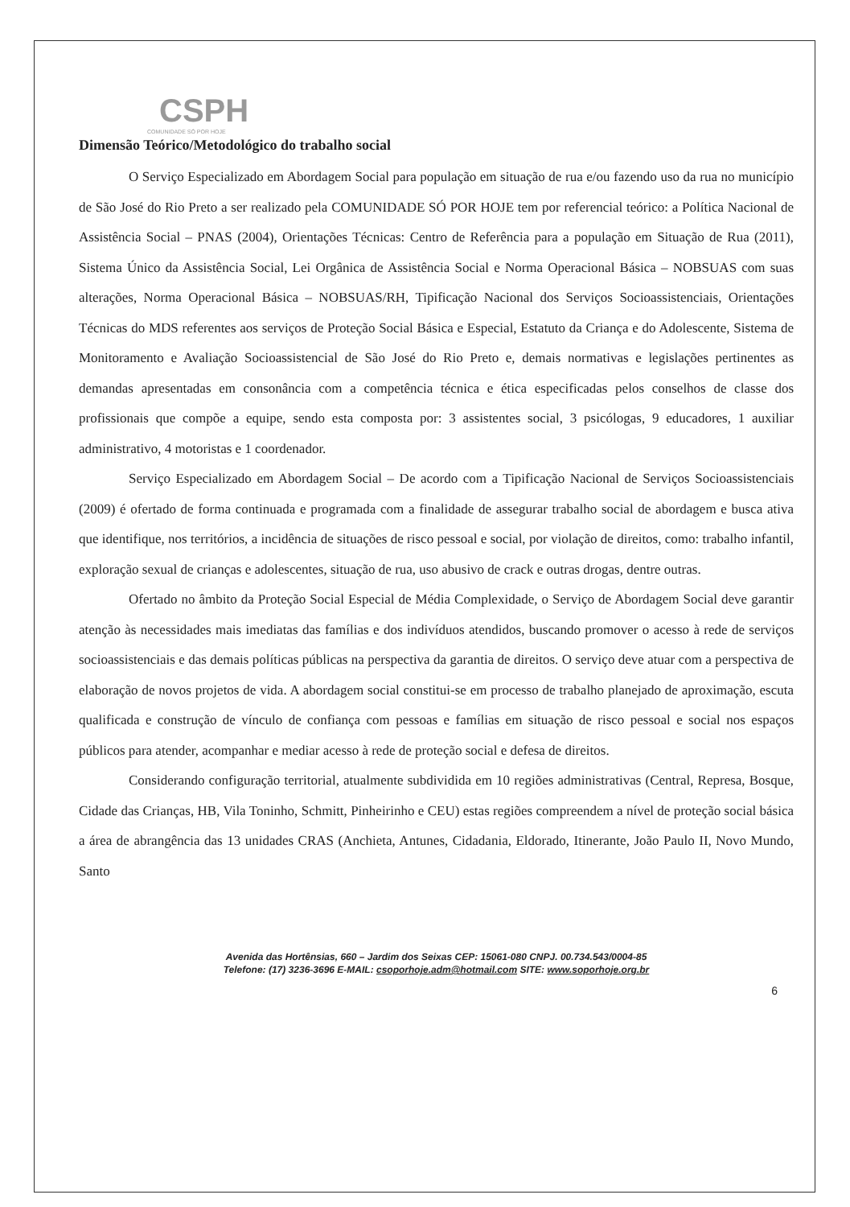CSPH
COMUNIDADE SÓ POR HOJE
Dimensão Teórico/Metodológico do trabalho social
O Serviço Especializado em Abordagem Social para população em situação de rua e/ou fazendo uso da rua no município de São José do Rio Preto a ser realizado pela COMUNIDADE SÓ POR HOJE tem por referencial teórico: a Política Nacional de Assistência Social – PNAS (2004), Orientações Técnicas: Centro de Referência para a população em Situação de Rua (2011), Sistema Único da Assistência Social, Lei Orgânica de Assistência Social e Norma Operacional Básica – NOBSUAS com suas alterações, Norma Operacional Básica – NOBSUAS/RH, Tipificação Nacional dos Serviços Socioassistenciais, Orientações Técnicas do MDS referentes aos serviços de Proteção Social Básica e Especial, Estatuto da Criança e do Adolescente, Sistema de Monitoramento e Avaliação Socioassistencial de São José do Rio Preto e, demais normativas e legislações pertinentes as demandas apresentadas em consonância com a competência técnica e ética especificadas pelos conselhos de classe dos profissionais que compõe a equipe, sendo esta composta por: 3 assistentes social, 3 psicólogas, 9 educadores, 1 auxiliar administrativo, 4 motoristas e 1 coordenador.
Serviço Especializado em Abordagem Social – De acordo com a Tipificação Nacional de Serviços Socioassistenciais (2009) é ofertado de forma continuada e programada com a finalidade de assegurar trabalho social de abordagem e busca ativa que identifique, nos territórios, a incidência de situações de risco pessoal e social, por violação de direitos, como: trabalho infantil, exploração sexual de crianças e adolescentes, situação de rua, uso abusivo de crack e outras drogas, dentre outras.
Ofertado no âmbito da Proteção Social Especial de Média Complexidade, o Serviço de Abordagem Social deve garantir atenção às necessidades mais imediatas das famílias e dos indivíduos atendidos, buscando promover o acesso à rede de serviços socioassistenciais e das demais políticas públicas na perspectiva da garantia de direitos. O serviço deve atuar com a perspectiva de elaboração de novos projetos de vida. A abordagem social constitui-se em processo de trabalho planejado de aproximação, escuta qualificada e construção de vínculo de confiança com pessoas e famílias em situação de risco pessoal e social nos espaços públicos para atender, acompanhar e mediar acesso à rede de proteção social e defesa de direitos.
Considerando configuração territorial, atualmente subdividida em 10 regiões administrativas (Central, Represa, Bosque, Cidade das Crianças, HB, Vila Toninho, Schmitt, Pinheirinho e CEU) estas regiões compreendem a nível de proteção social básica a área de abrangência das 13 unidades CRAS (Anchieta, Antunes, Cidadania, Eldorado, Itinerante, João Paulo II, Novo Mundo, Santo
Avenida das Hortênsias, 660 – Jardim dos Seixas CEP: 15061-080 CNPJ. 00.734.543/0004-85
Telefone: (17) 3236-3696 E-MAIL: csoporhoje.adm@hotmail.com SITE: www.soporhoje.org.br
6